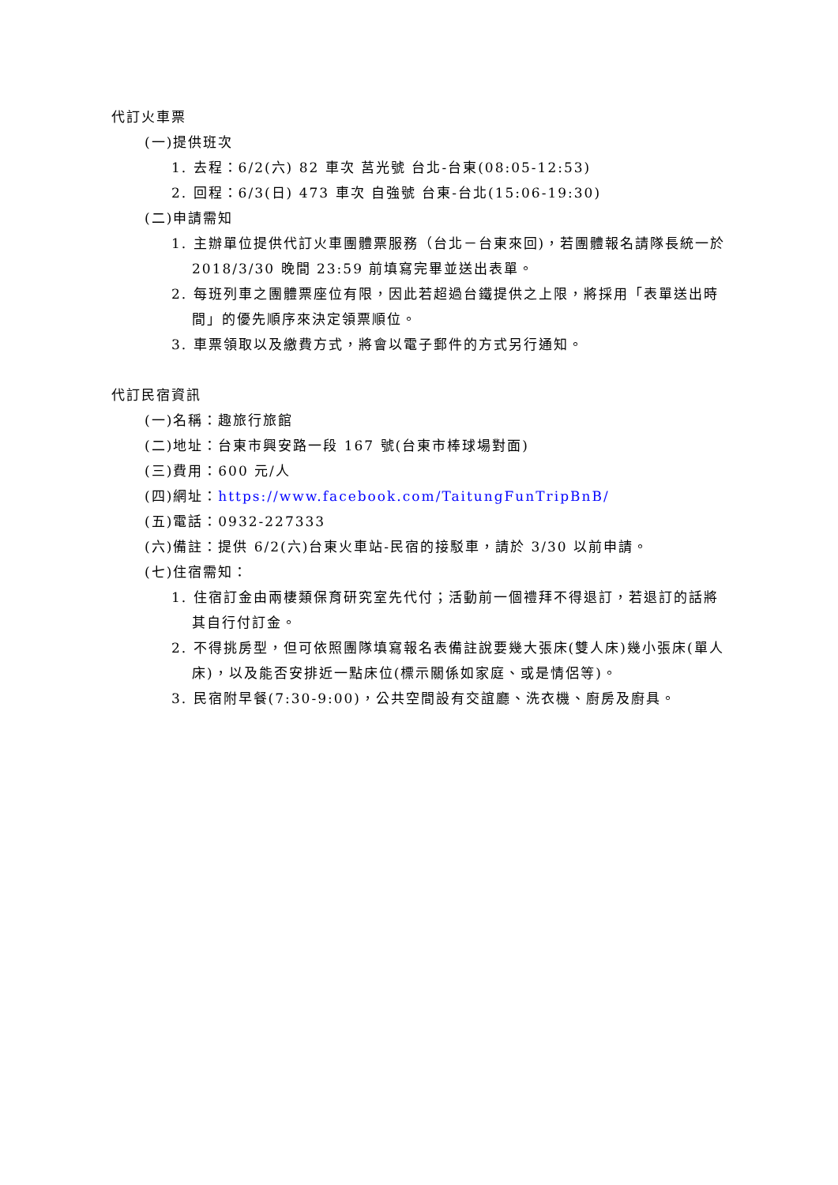代訂火車票
(一)提供班次
1. 去程：6/2(六) 82 車次 莒光號 台北-台東(08:05-12:53)
2. 回程：6/3(日) 473 車次 自強號 台東-台北(15:06-19:30)
(二)申請需知
1. 主辦單位提供代訂火車團體票服務（台北－台東來回)，若團體報名請隊長統一於 2018/3/30 晚間 23:59 前填寫完畢並送出表單。
2. 每班列車之團體票座位有限，因此若超過台鐵提供之上限，將採用「表單送出時間」的優先順序來決定領票順位。
3. 車票領取以及繳費方式，將會以電子郵件的方式另行通知。
代訂民宿資訊
(一)名稱：趣旅行旅館
(二)地址：台東市興安路一段 167 號(台東市棒球場對面)
(三)費用：600 元/人
(四)網址：https://www.facebook.com/TaitungFunTripBnB/
(五)電話：0932-227333
(六)備註：提供 6/2(六)台東火車站-民宿的接駁車，請於 3/30 以前申請。
(七)住宿需知：
1. 住宿訂金由兩棲類保育研究室先代付；活動前一個禮拜不得退訂，若退訂的話將其自行付訂金。
2. 不得挑房型，但可依照團隊填寫報名表備註說要幾大張床(雙人床)幾小張床(單人床)，以及能否安排近一點床位(標示關係如家庭、或是情侶等)。
3. 民宿附早餐(7:30-9:00)，公共空間設有交誼廳、洗衣機、廚房及廚具。